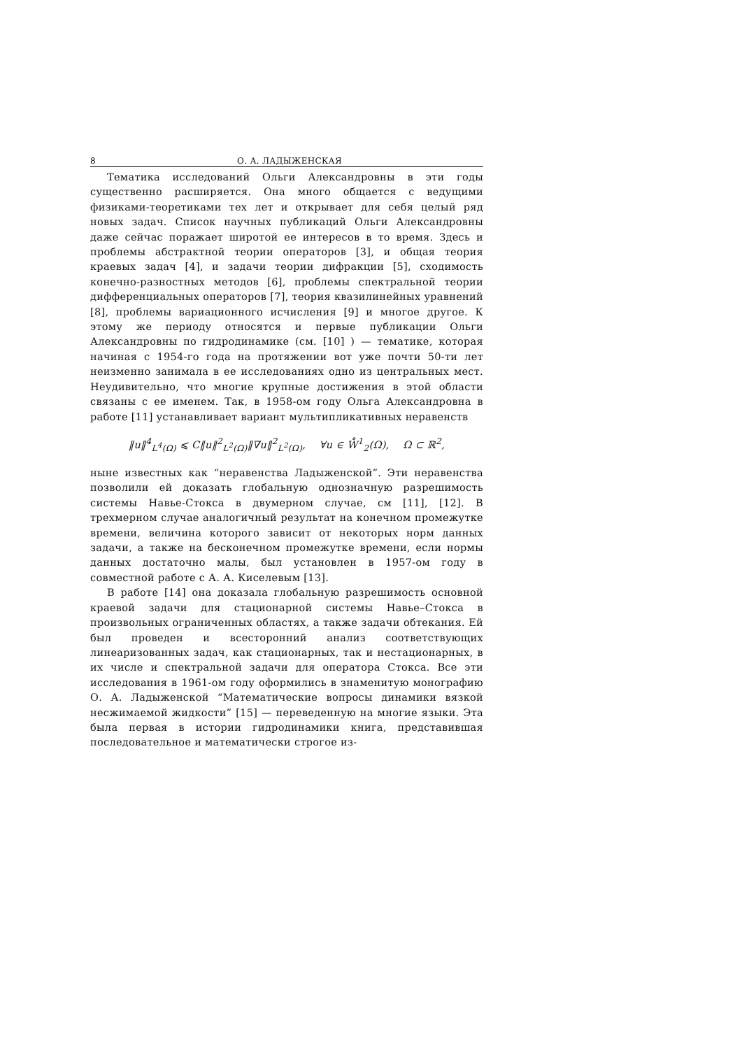8 О. А. ЛАДЫЖЕНСКАЯ
Тематика исследований Ольги Александровны в эти годы существенно расширяется. Она много общается с ведущими физиками-теоретиками тех лет и открывает для себя целый ряд новых задач. Список научных публикаций Ольги Александровны даже сейчас поражает широтой ее интересов в то время. Здесь и проблемы абстрактной теории операторов [3], и общая теория краевых задач [4], и задачи теории дифракции [5], сходимость конечно-разностных методов [6], проблемы спектральной теории дифференциальных операторов [7], теория квазилинейных уравнений [8], проблемы вариационного исчисления [9] и многое другое. К этому же периоду относятся и первые публикации Ольги Александровны по гидродинамике (см. [10] ) — тематике, которая начиная с 1954-го года на протяжении вот уже почти 50-ти лет неизменно занимала в ее исследованиях одно из центральных мест. Неудивительно, что многие крупные достижения в этой области связаны с ее именем. Так, в 1958-ом году Ольга Александровна в работе [11] устанавливает вариант мультипликативных неравенств
‖u‖<sup>4</sup><sub>L<sup>4</sup>(Ω)</sub> ⩽ C‖u‖<sup>2</sup><sub>L<sup>2</sup>(Ω)</sub>‖∇u‖<sup>2</sup><sub>L<sup>2</sup>(Ω)</sub>, ∀u ∈ W̊<sup>1</sup><sub>2</sub>(Ω), Ω ⊂ ℝ<sup>2</sup>,
ныне известных как “неравенства Ладыженской”. Эти неравенства позволили ей доказать глобальную однозначную разрешимость системы Навье-Стокса в двумерном случае, см [11], [12]. В трехмерном случае аналогичный результат на конечном промежутке времени, величина которого зависит от некоторых норм данных задачи, а также на бесконечном промежутке времени, если нормы данных достаточно малы, был установлен в 1957-ом году в совместной работе с А. А. Киселевым [13].
В работе [14] она доказала глобальную разрешимость основной краевой задачи для стационарной системы Навье–Стокса в произвольных ограниченных областях, а также задачи обтекания. Ей был проведен и всесторонний анализ соответствующих линеаризованных задач, как стационарных, так и нестационарных, в их числе и спектральной задачи для оператора Стокса. Все эти исследования в 1961-ом году оформились в знаменитую монографию О. А. Ладыженской “Математические вопросы динамики вязкой несжимаемой жидкости” [15] — переведенную на многие языки. Эта была первая в истории гидродинамики книга, представившая последовательное и математически строгое из-